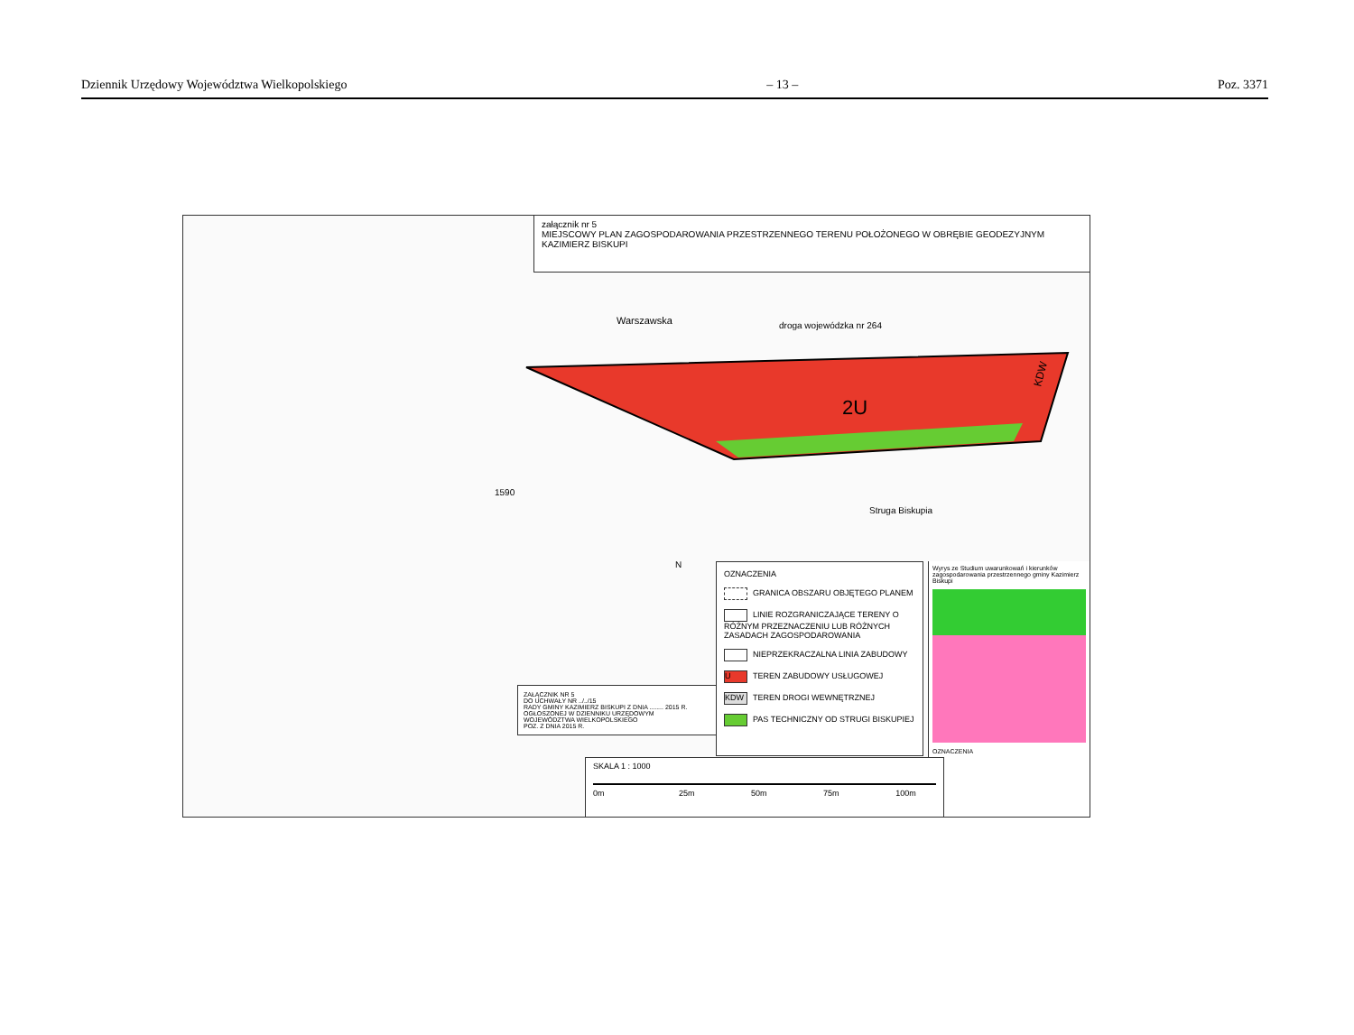Dziennik Urzędowy Województwa Wielkopolskiego – 13 – Poz. 3371
2U
KDW
Warszawska
droga wojewódzka nr 264
Struga Biskupia
1590
N
załącznik nr 5
MIEJSCOWY PLAN ZAGOSPODAROWANIA PRZESTRZENNEGO TERENU POŁOŻONEGO W OBRĘBIE GEODEZYJNYM KAZIMIERZ BISKUPI
ZAŁĄCZNIK NR 5
DO UCHWAŁY NR ../../15
RADY GMINY KAZIMIERZ BISKUPI Z DNIA ........ 2015 R.
OGŁOSZONEJ W DZIENNIKU URZĘDOWYM
WOJEWÓDZTWA WIELKOPOLSKIEGO
POZ. Z DNIA 2015 R.
OZNACZENIA
GRANICA OBSZARU OBJĘTEGO PLANEM
LINIE ROZGRANICZAJĄCE TERENY O RÓŻNYM PRZEZNACZENIU LUB RÓŻNYCH ZASADACH ZAGOSPODAROWANIA
NIEPRZEKRACZALNA LINIA ZABUDOWY
U TEREN ZABUDOWY USŁUGOWEJ
KDW TEREN DROGI WEWNĘTRZNEJ
PAS TECHNICZNY OD STRUGI BISKUPIEJ
Wyrys ze Studium uwarunkowań i kierunków zagospodarowania przestrzennego gminy Kazimierz Biskupi
OZNACZENIA
SKALA 1 : 1000
0m 25m 50m 75m 100m